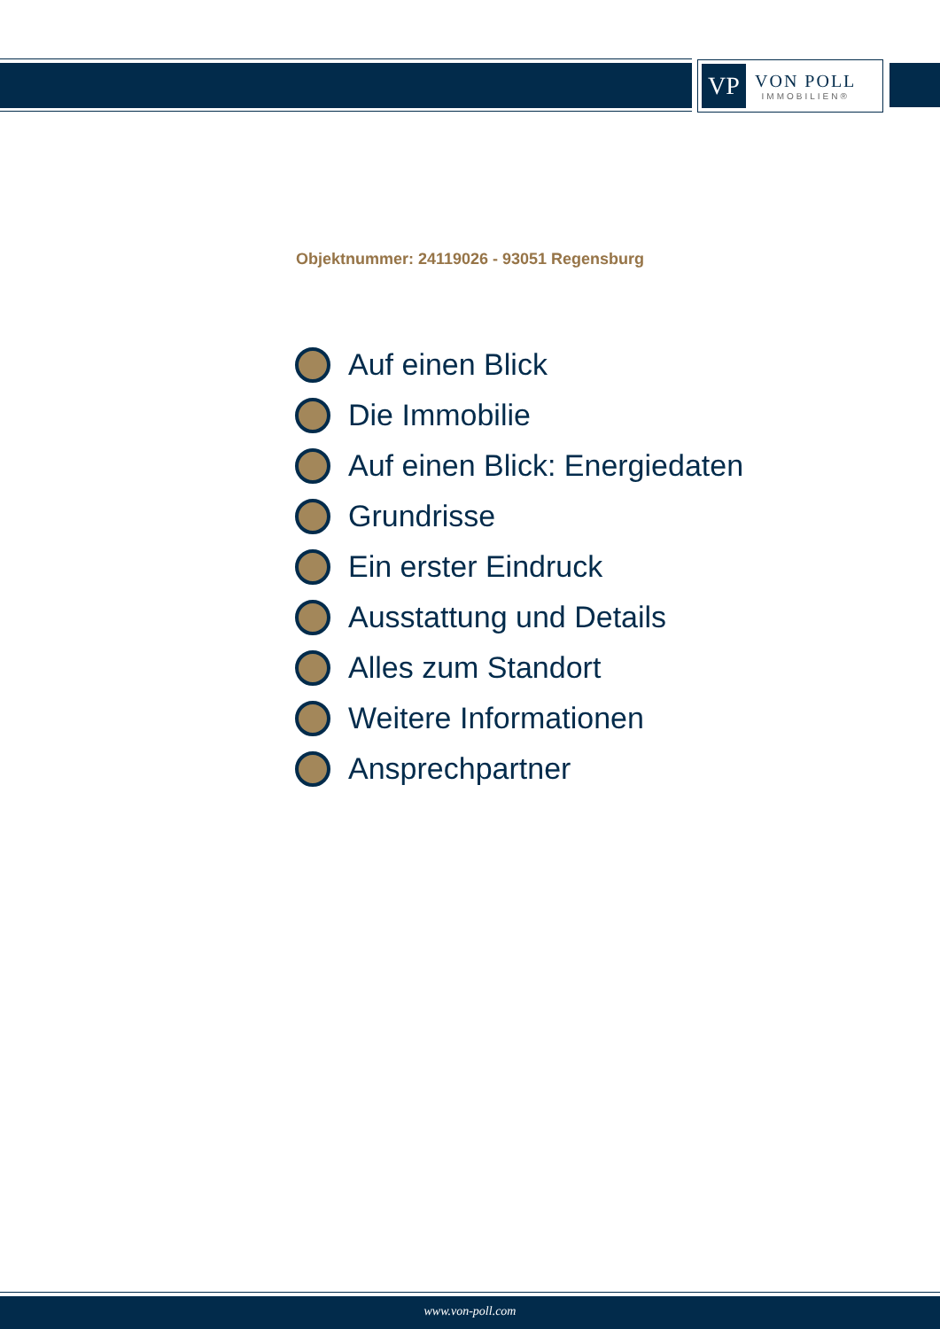VP
VON POLL
IMMOBILIEN®
Objektnummer: 24119026 - 93051 Regensburg
Auf einen Blick
Die Immobilie
Auf einen Blick: Energiedaten
Grundrisse
Ein erster Eindruck
Ausstattung und Details
Alles zum Standort
Weitere Informationen
Ansprechpartner
www.von-poll.com